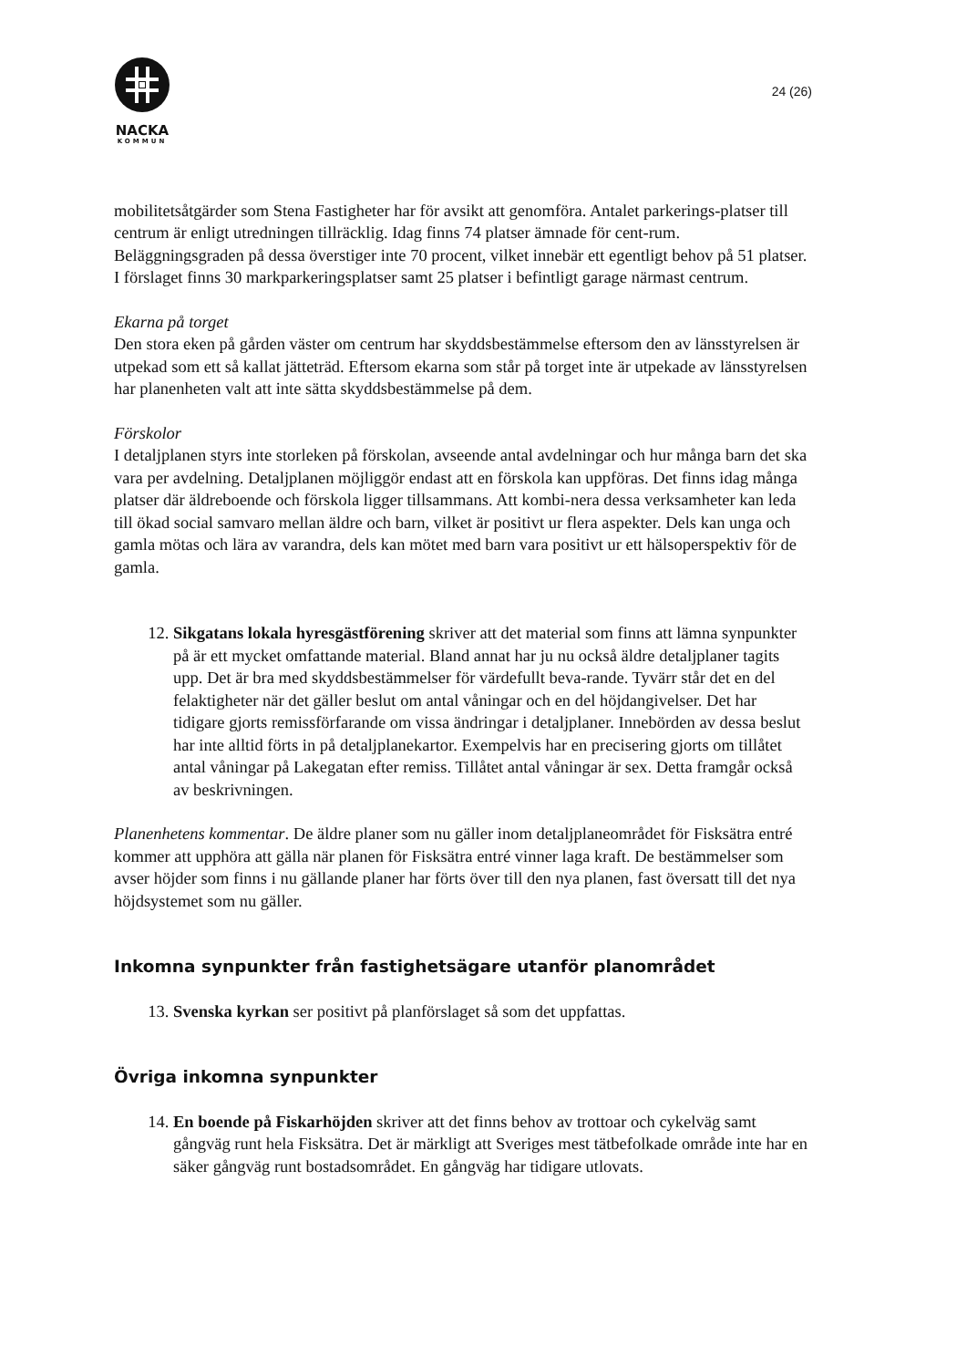NACKA
KOMMUN
24 (26)
mobilitetsåtgärder som Stena Fastigheter har för avsikt att genomföra. Antalet parkerings-platser till centrum är enligt utredningen tillräcklig. Idag finns 74 platser ämnade för cent-rum. Beläggningsgraden på dessa överstiger inte 70 procent, vilket innebär ett egentligt behov på 51 platser. I förslaget finns 30 markparkeringsplatser samt 25 platser i befintligt garage närmast centrum.
Ekarna på torget
Den stora eken på gården väster om centrum har skyddsbestämmelse eftersom den av länsstyrelsen är utpekad som ett så kallat jätteträd. Eftersom ekarna som står på torget inte är utpekade av länsstyrelsen har planenheten valt att inte sätta skyddsbestämmelse på dem.
Förskolor
I detaljplanen styrs inte storleken på förskolan, avseende antal avdelningar och hur många barn det ska vara per avdelning. Detaljplanen möjliggör endast att en förskola kan uppföras. Det finns idag många platser där äldreboende och förskola ligger tillsammans. Att kombi-nera dessa verksamheter kan leda till ökad social samvaro mellan äldre och barn, vilket är positivt ur flera aspekter. Dels kan unga och gamla mötas och lära av varandra, dels kan mötet med barn vara positivt ur ett hälsoperspektiv för de gamla.
12. Sikgatans lokala hyresgästförening skriver att det material som finns att lämna synpunkter på är ett mycket omfattande material. Bland annat har ju nu också äldre detaljplaner tagits upp. Det är bra med skyddsbestämmelser för värdefullt beva-rande. Tyvärr står det en del felaktigheter när det gäller beslut om antal våningar och en del höjdangivelser. Det har tidigare gjorts remissförfarande om vissa ändringar i detaljplaner. Innebörden av dessa beslut har inte alltid förts in på detaljplanekartor. Exempelvis har en precisering gjorts om tillåtet antal våningar på Lakegatan efter remiss. Tillåtet antal våningar är sex. Detta framgår också av beskrivningen.
Planenhetens kommentar. De äldre planer som nu gäller inom detaljplaneområdet för Fisksätra entré kommer att upphöra att gälla när planen för Fisksätra entré vinner laga kraft. De bestämmelser som avser höjder som finns i nu gällande planer har förts över till den nya planen, fast översatt till det nya höjdsystemet som nu gäller.
Inkomna synpunkter från fastighetsägare utanför planområdet
13. Svenska kyrkan ser positivt på planförslaget så som det uppfattas.
Övriga inkomna synpunkter
14. En boende på Fiskarhöjden skriver att det finns behov av trottoar och cykelväg samt gångväg runt hela Fisksätra. Det är märkligt att Sveriges mest tätbefolkade område inte har en säker gångväg runt bostadsområdet. En gångväg har tidigare utlovats.